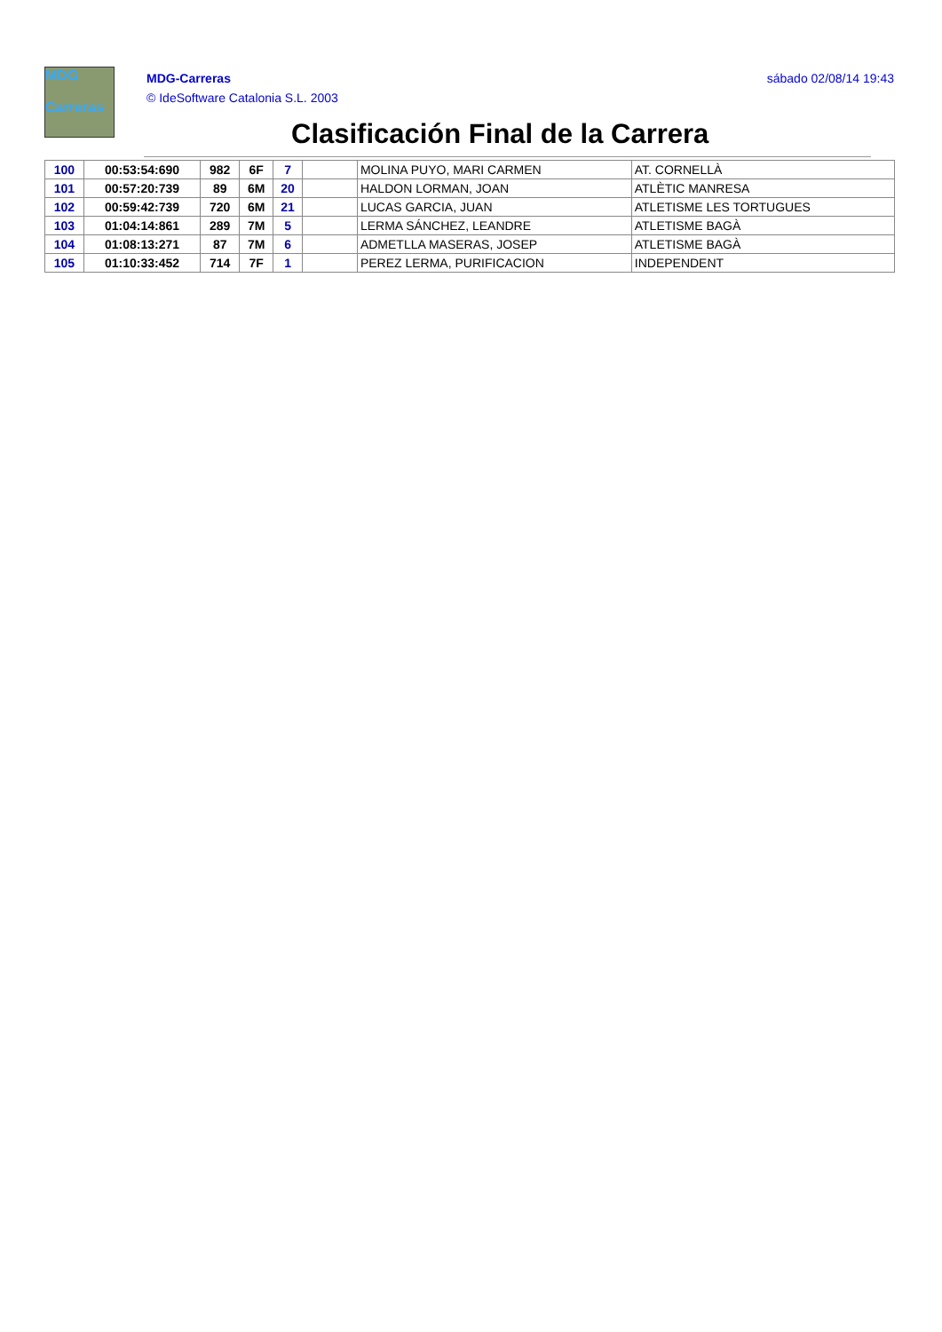MDG
Carreras
MDG-Carreras
© IdeSoftware Catalonia S.L. 2003
sábado 02/08/14 19:43
Clasificación Final de la Carrera
| 100 | 00:53:54:690 | 982 | 6F | 7 | | MOLINA PUYO, MARI CARMEN | AT. CORNELLÀ |
| 101 | 00:57:20:739 | 89 | 6M | 20 | | HALDON LORMAN, JOAN | ATLÈTIC MANRESA |
| 102 | 00:59:42:739 | 720 | 6M | 21 | | LUCAS GARCIA, JUAN | ATLETISME LES TORTUGUES |
| 103 | 01:04:14:861 | 289 | 7M | 5 | | LERMA SÁNCHEZ, LEANDRE | ATLETISME BAGÀ |
| 104 | 01:08:13:271 | 87 | 7M | 6 | | ADMETLLA MASERAS, JOSEP | ATLETISME BAGÀ |
| 105 | 01:10:33:452 | 714 | 7F | 1 | | PEREZ LERMA, PURIFICACION | INDEPENDENT |